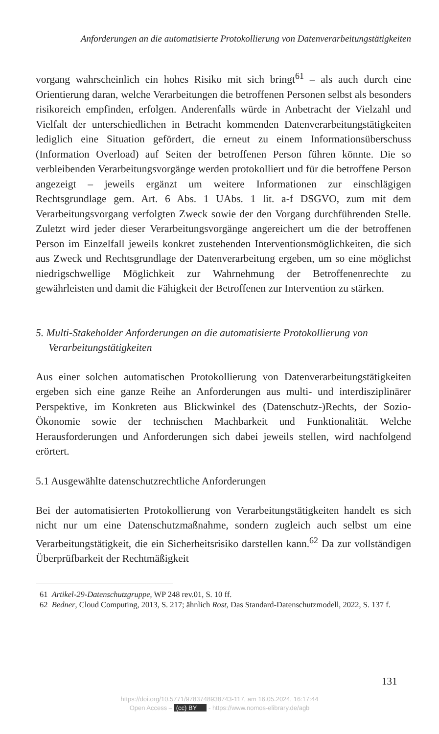Anforderungen an die automatisierte Protokollierung von Datenverarbeitungstätigkeiten
vorgang wahrscheinlich ein hohes Risiko mit sich bringt<sup>61</sup> – als auch durch eine Orientierung daran, welche Verarbeitungen die betroffenen Personen selbst als besonders risikoreich empfinden, erfolgen. Anderenfalls würde in Anbetracht der Vielzahl und Vielfalt der unterschiedlichen in Betracht kommenden Datenverarbeitungstätigkeiten lediglich eine Situation gefördert, die erneut zu einem Informationsüberschuss (Information Overload) auf Seiten der betroffenen Person führen könnte. Die so verbleibenden Verarbeitungsvorgänge werden protokolliert und für die betroffene Person angezeigt – jeweils ergänzt um weitere Informationen zur einschlägigen Rechtsgrundlage gem. Art. 6 Abs. 1 UAbs. 1 lit. a-f DSGVO, zum mit dem Verarbeitungsvorgang verfolgten Zweck sowie der den Vorgang durchführenden Stelle. Zuletzt wird jeder dieser Verarbeitungsvorgänge angereichert um die der betroffenen Person im Einzelfall jeweils konkret zustehenden Interventionsmöglichkeiten, die sich aus Zweck und Rechtsgrundlage der Datenverarbeitung ergeben, um so eine möglichst niedrigschwellige Möglichkeit zur Wahrnehmung der Betroffenenrechte zu gewährleisten und damit die Fähigkeit der Betroffenen zur Intervention zu stärken.
5. Multi-Stakeholder Anforderungen an die automatisierte Protokollierung von Verarbeitungstätigkeiten
Aus einer solchen automatischen Protokollierung von Datenverarbeitungstätigkeiten ergeben sich eine ganze Reihe an Anforderungen aus multi- und interdisziplinärer Perspektive, im Konkreten aus Blickwinkel des (Datenschutz-)Rechts, der Sozio-Ökonomie sowie der technischen Machbarkeit und Funktionalität. Welche Herausforderungen und Anforderungen sich dabei jeweils stellen, wird nachfolgend erörtert.
5.1 Ausgewählte datenschutzrechtliche Anforderungen
Bei der automatisierten Protokollierung von Verarbeitungstätigkeiten handelt es sich nicht nur um eine Datenschutzmaßnahme, sondern zugleich auch selbst um eine Verarbeitungstätigkeit, die ein Sicherheitsrisiko darstellen kann.<sup>62</sup> Da zur vollständigen Überprüfbarkeit der Rechtmäßigkeit
61 Artikel-29-Datenschutzgruppe, WP 248 rev.01, S. 10 ff.
62 Bedner, Cloud Computing, 2013, S. 217; ähnlich Rost, Das Standard-Datenschutzmodell, 2022, S. 137 f.
131
https://doi.org/10.5771/9783748938743-117, am 16.05.2024, 16:17:44
Open Access – (cc) BY - https://www.nomos-elibrary.de/agb